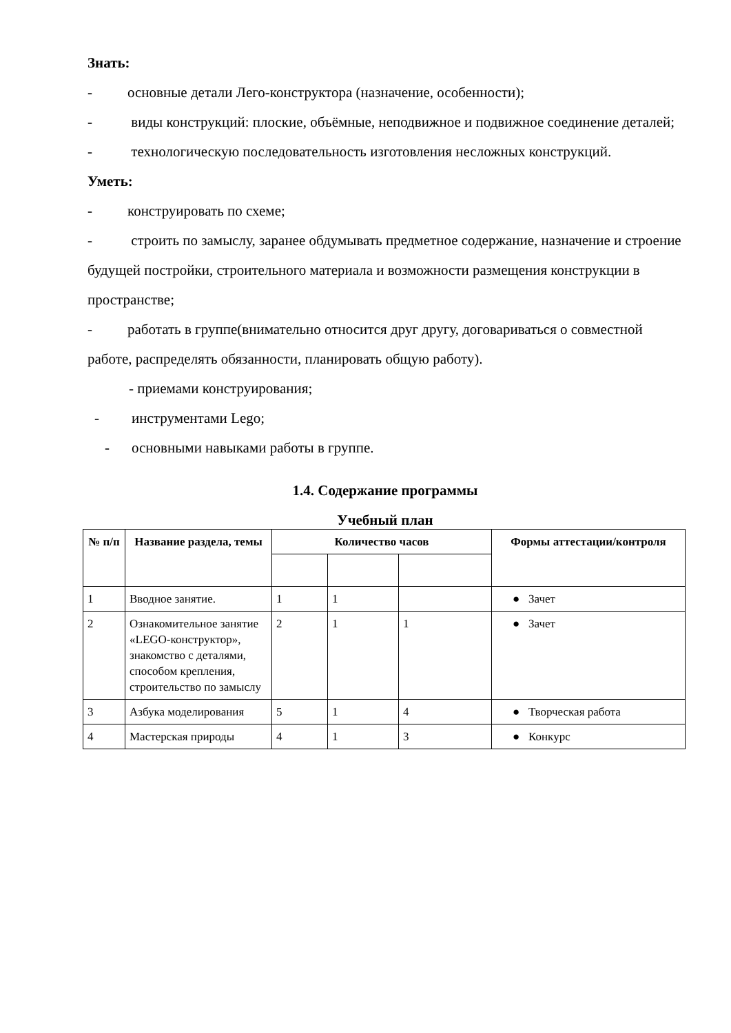Знать:
- основные детали Лего-конструктора (назначение, особенности);
- виды конструкций: плоские, объёмные, неподвижное и подвижное соединение деталей;
- технологическую последовательность изготовления несложных конструкций.
Уметь:
- конструировать по схеме;
- строить по замыслу, заранее обдумывать предметное содержание, назначение и строение будущей постройки, строительного материала и возможности размещения конструкции в пространстве;
- работать в группе(внимательно относится друг другу, договариваться о совместной работе, распределять обязанности, планировать общую работу).
- приемами конструирования;
- инструментами Lego;
- основными навыками работы в группе.
1.4. Содержание программы
Учебный план
| № п/п | Название раздела, темы | Количество часов | | | Формы аттестации/контроля |
| --- | --- | --- | --- | --- | --- |
| 1 | Вводное занятие. | 1 | 1 | | ● Зачет |
| 2 | Ознакомительное занятие «LEGO-конструктор», знакомство с деталями, способом крепления, строительство по замыслу | 2 | 1 | 1 | ● Зачет |
| 3 | Азбука моделирования | 5 | 1 | 4 | ● Творческая работа |
| 4 | Мастерская природы | 4 | 1 | 3 | ● Конкурс |